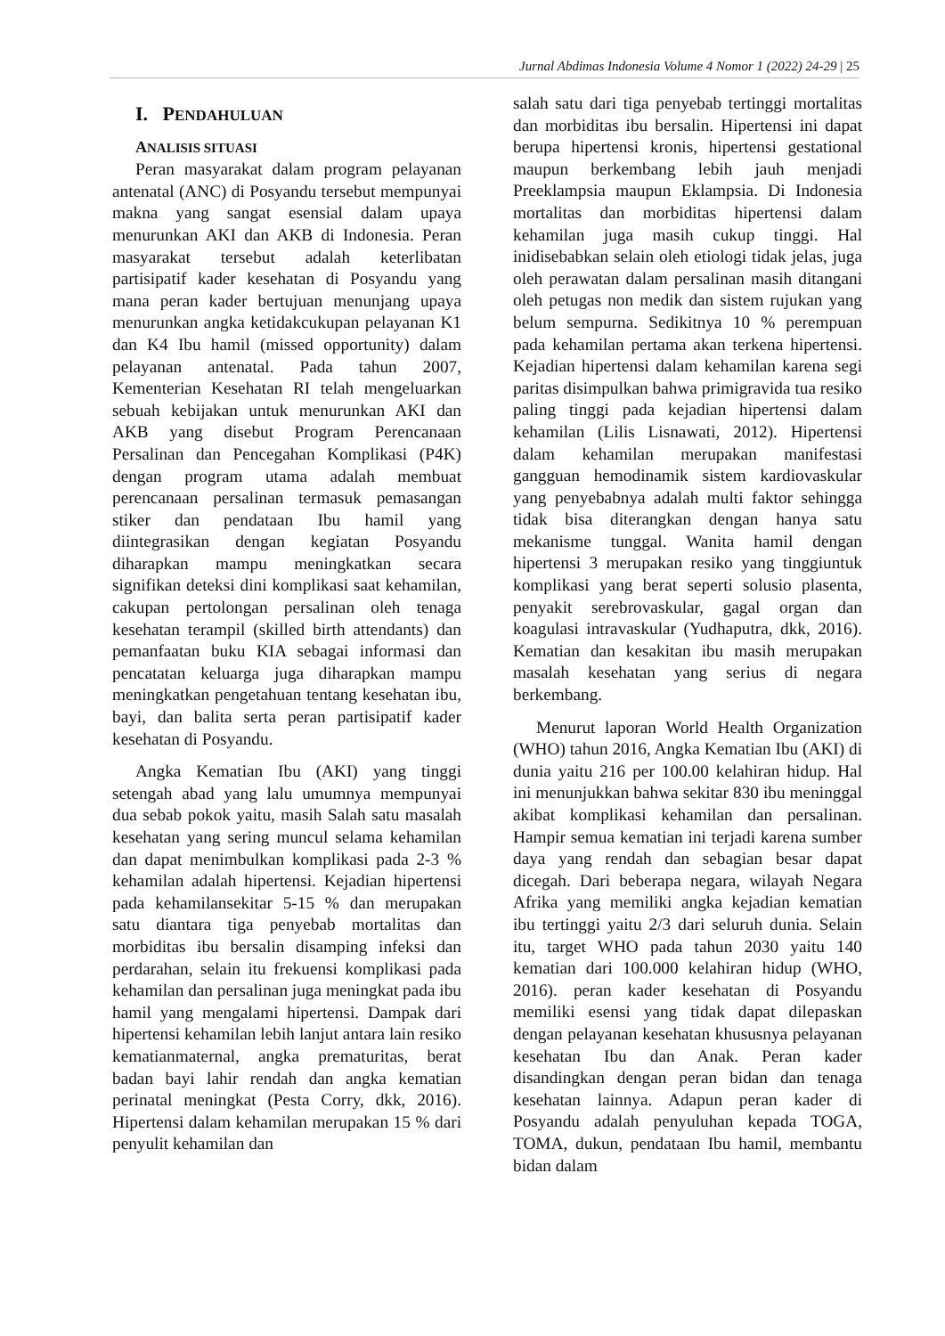Jurnal Abdimas Indonesia Volume 4 Nomor 1 (2022) 24-29 | 25
I. PENDAHULUAN
ANALISIS SITUASI
Peran masyarakat dalam program pelayanan antenatal (ANC) di Posyandu tersebut mempunyai makna yang sangat esensial dalam upaya menurunkan AKI dan AKB di Indonesia. Peran masyarakat tersebut adalah keterlibatan partisipatif kader kesehatan di Posyandu yang mana peran kader bertujuan menunjang upaya menurunkan angka ketidakcukupan pelayanan K1 dan K4 Ibu hamil (missed opportunity) dalam pelayanan antenatal. Pada tahun 2007, Kementerian Kesehatan RI telah mengeluarkan sebuah kebijakan untuk menurunkan AKI dan AKB yang disebut Program Perencanaan Persalinan dan Pencegahan Komplikasi (P4K) dengan program utama adalah membuat perencanaan persalinan termasuk pemasangan stiker dan pendataan Ibu hamil yang diintegrasikan dengan kegiatan Posyandu diharapkan mampu meningkatkan secara signifikan deteksi dini komplikasi saat kehamilan, cakupan pertolongan persalinan oleh tenaga kesehatan terampil (skilled birth attendants) dan pemanfaatan buku KIA sebagai informasi dan pencatatan keluarga juga diharapkan mampu meningkatkan pengetahuan tentang kesehatan ibu, bayi, dan balita serta peran partisipatif kader kesehatan di Posyandu.
Angka Kematian Ibu (AKI) yang tinggi setengah abad yang lalu umumnya mempunyai dua sebab pokok yaitu, masih Salah satu masalah kesehatan yang sering muncul selama kehamilan dan dapat menimbulkan komplikasi pada 2-3 % kehamilan adalah hipertensi. Kejadian hipertensi pada kehamilansekitar 5-15 % dan merupakan satu diantara tiga penyebab mortalitas dan morbiditas ibu bersalin disamping infeksi dan perdarahan, selain itu frekuensi komplikasi pada kehamilan dan persalinan juga meningkat pada ibu hamil yang mengalami hipertensi. Dampak dari hipertensi kehamilan lebih lanjut antara lain resiko kematianmaternal, angka prematuritas, berat badan bayi lahir rendah dan angka kematian perinatal meningkat (Pesta Corry, dkk, 2016). Hipertensi dalam kehamilan merupakan 15 % dari penyulit kehamilan dan
salah satu dari tiga penyebab tertinggi mortalitas dan morbiditas ibu bersalin. Hipertensi ini dapat berupa hipertensi kronis, hipertensi gestational maupun berkembang lebih jauh menjadi Preeklampsia maupun Eklampsia. Di Indonesia mortalitas dan morbiditas hipertensi dalam kehamilan juga masih cukup tinggi. Hal inidisebabkan selain oleh etiologi tidak jelas, juga oleh perawatan dalam persalinan masih ditangani oleh petugas non medik dan sistem rujukan yang belum sempurna. Sedikitnya 10 % perempuan pada kehamilan pertama akan terkena hipertensi. Kejadian hipertensi dalam kehamilan karena segi paritas disimpulkan bahwa primigravida tua resiko paling tinggi pada kejadian hipertensi dalam kehamilan (Lilis Lisnawati, 2012). Hipertensi dalam kehamilan merupakan manifestasi gangguan hemodinamik sistem kardiovaskular yang penyebabnya adalah multi faktor sehingga tidak bisa diterangkan dengan hanya satu mekanisme tunggal. Wanita hamil dengan hipertensi 3 merupakan resiko yang tinggiuntuk komplikasi yang berat seperti solusio plasenta, penyakit serebrovaskular, gagal organ dan koagulasi intravaskular (Yudhaputra, dkk, 2016). Kematian dan kesakitan ibu masih merupakan masalah kesehatan yang serius di negara berkembang.
Menurut laporan World Health Organization (WHO) tahun 2016, Angka Kematian Ibu (AKI) di dunia yaitu 216 per 100.00 kelahiran hidup. Hal ini menunjukkan bahwa sekitar 830 ibu meninggal akibat komplikasi kehamilan dan persalinan. Hampir semua kematian ini terjadi karena sumber daya yang rendah dan sebagian besar dapat dicegah. Dari beberapa negara, wilayah Negara Afrika yang memiliki angka kejadian kematian ibu tertinggi yaitu 2/3 dari seluruh dunia. Selain itu, target WHO pada tahun 2030 yaitu 140 kematian dari 100.000 kelahiran hidup (WHO, 2016). peran kader kesehatan di Posyandu memiliki esensi yang tidak dapat dilepaskan dengan pelayanan kesehatan khususnya pelayanan kesehatan Ibu dan Anak. Peran kader disandingkan dengan peran bidan dan tenaga kesehatan lainnya. Adapun peran kader di Posyandu adalah penyuluhan kepada TOGA, TOMA, dukun, pendataan Ibu hamil, membantu bidan dalam